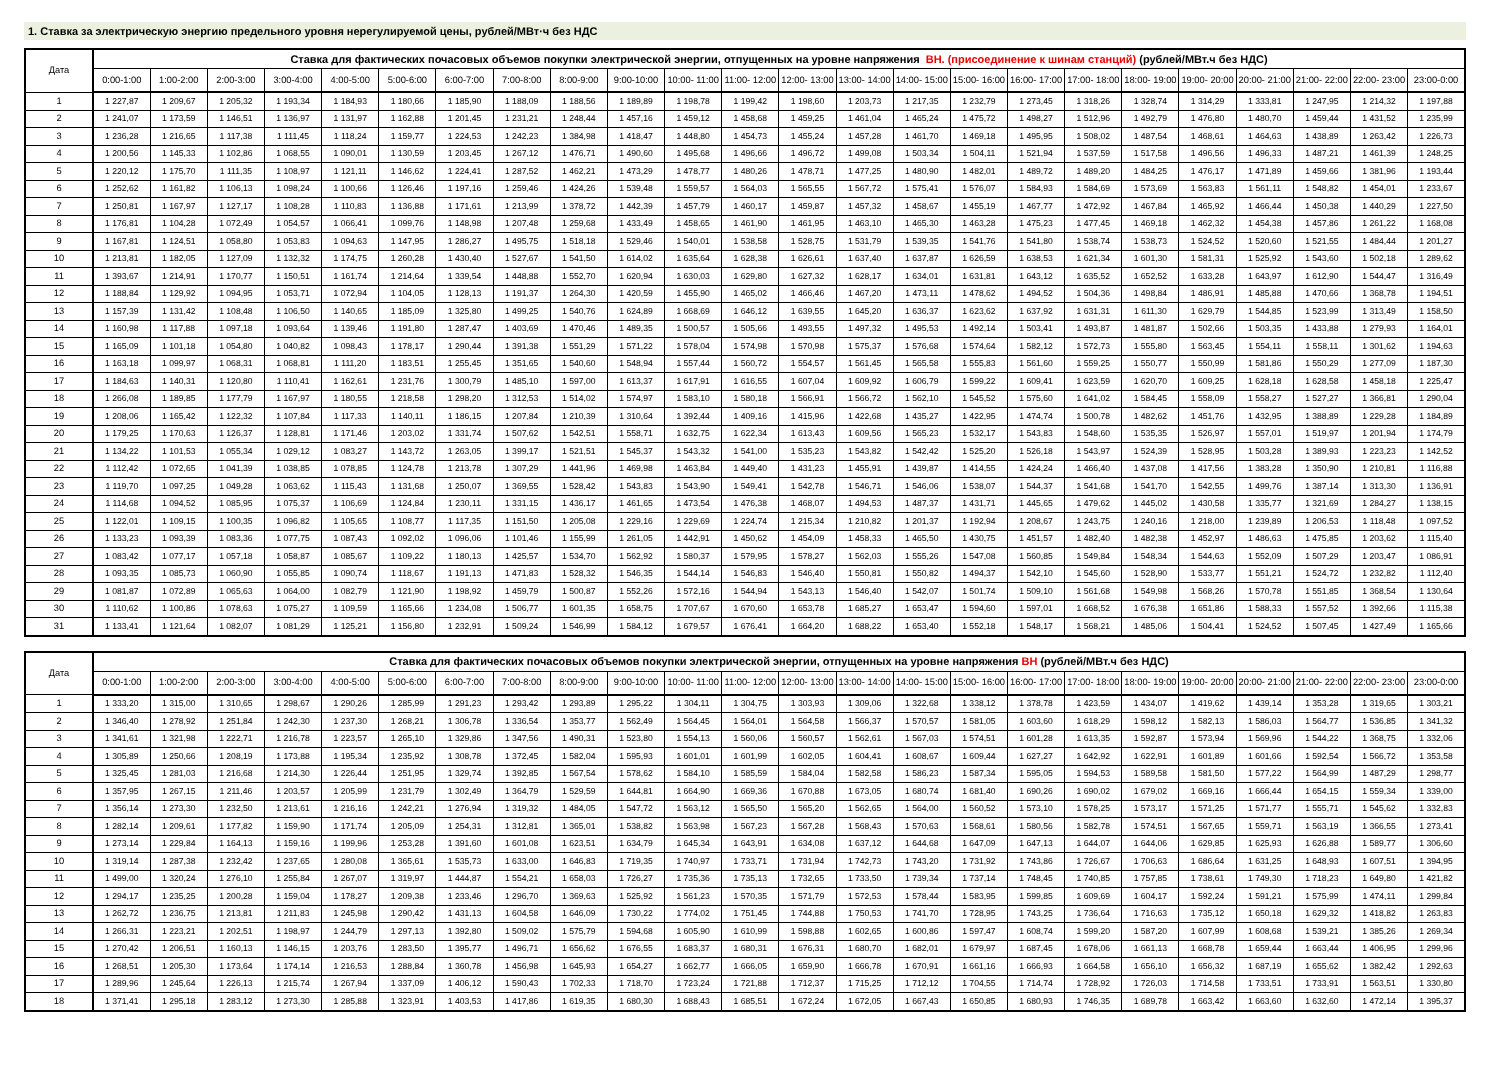1. Ставка за электрическую энергию предельного уровня нерегулируемой цены, рублей/МВт·ч без НДС
| Дата | Ставка для фактических почасовых объемов покупки электрической энергии, отпущенных на уровне напряжения ВН. (присоединение к шинам станций) (рублей/МВт.ч без НДС) | | | | | | | | | | | | | | | | | | | | | | | |
| --- | --- | --- | --- | --- | --- | --- | --- | --- | --- | --- | --- | --- | --- | --- | --- | --- | --- | --- | --- | --- | --- | --- | --- | --- |
| | 0:00-1:00 | 1:00-2:00 | 2:00-3:00 | 3:00-4:00 | 4:00-5:00 | 5:00-6:00 | 6:00-7:00 | 7:00-8:00 | 8:00-9:00 | 9:00-10:00 | 10:00- 11:00 | 11:00- 12:00 | 12:00- 13:00 | 13:00- 14:00 | 14:00- 15:00 | 15:00- 16:00 | 16:00- 17:00 | 17:00- 18:00 | 18:00- 19:00 | 19:00- 20:00 | 20:00- 21:00 | 21:00- 22:00 | 22:00- 23:00 | 23:00-0:00 |
| 1 | 1 227,87 | 1 209,67 | 1 205,32 | 1 193,34 | 1 184,93 | 1 180,66 | 1 185,90 | 1 188,09 | 1 188,56 | 1 189,89 | 1 198,78 | 1 199,42 | 1 198,60 | 1 203,73 | 1 217,35 | 1 232,79 | 1 273,45 | 1 318,26 | 1 328,74 | 1 314,29 | 1 333,81 | 1 247,95 | 1 214,32 | 1 197,88 |
| 2 | 1 241,07 | 1 173,59 | 1 146,51 | 1 136,97 | 1 131,97 | 1 162,88 | 1 201,45 | 1 231,21 | 1 248,44 | 1 457,16 | 1 459,12 | 1 458,68 | 1 459,25 | 1 461,04 | 1 465,24 | 1 475,72 | 1 498,27 | 1 512,96 | 1 492,79 | 1 476,80 | 1 480,70 | 1 459,44 | 1 431,52 | 1 235,99 |
| 3 | 1 236,28 | 1 216,65 | 1 117,38 | 1 111,45 | 1 118,24 | 1 159,77 | 1 224,53 | 1 242,23 | 1 384,98 | 1 418,47 | 1 448,80 | 1 454,73 | 1 455,24 | 1 457,28 | 1 461,70 | 1 469,18 | 1 495,95 | 1 508,02 | 1 487,54 | 1 468,61 | 1 464,63 | 1 438,89 | 1 263,42 | 1 226,73 |
| 4 | 1 200,56 | 1 145,33 | 1 102,86 | 1 068,55 | 1 090,01 | 1 130,59 | 1 203,45 | 1 267,12 | 1 476,71 | 1 490,60 | 1 495,68 | 1 496,66 | 1 496,72 | 1 499,08 | 1 503,34 | 1 504,11 | 1 521,94 | 1 537,59 | 1 517,58 | 1 496,56 | 1 496,33 | 1 487,21 | 1 461,39 | 1 248,25 |
| 5 | 1 220,12 | 1 175,70 | 1 111,35 | 1 108,97 | 1 121,11 | 1 146,62 | 1 224,41 | 1 287,52 | 1 462,21 | 1 473,29 | 1 478,77 | 1 480,26 | 1 478,71 | 1 477,25 | 1 480,90 | 1 482,01 | 1 489,72 | 1 489,20 | 1 484,25 | 1 476,17 | 1 471,89 | 1 459,66 | 1 381,96 | 1 193,44 |
| 6 | 1 252,62 | 1 161,82 | 1 106,13 | 1 098,24 | 1 100,66 | 1 126,46 | 1 197,16 | 1 259,46 | 1 424,26 | 1 539,48 | 1 559,57 | 1 564,03 | 1 565,55 | 1 567,72 | 1 575,41 | 1 576,07 | 1 584,93 | 1 584,69 | 1 573,69 | 1 563,83 | 1 561,11 | 1 548,82 | 1 454,01 | 1 233,67 |
| 7 | 1 250,81 | 1 167,97 | 1 127,17 | 1 108,28 | 1 110,83 | 1 136,88 | 1 171,61 | 1 213,99 | 1 378,72 | 1 442,39 | 1 457,79 | 1 460,17 | 1 459,87 | 1 457,32 | 1 458,67 | 1 455,19 | 1 467,77 | 1 472,92 | 1 467,84 | 1 465,92 | 1 466,44 | 1 450,38 | 1 440,29 | 1 227,50 |
| 8 | 1 176,81 | 1 104,28 | 1 072,49 | 1 054,57 | 1 066,41 | 1 099,76 | 1 148,98 | 1 207,48 | 1 259,68 | 1 433,49 | 1 458,65 | 1 461,90 | 1 461,95 | 1 463,10 | 1 465,30 | 1 463,28 | 1 475,23 | 1 477,45 | 1 469,18 | 1 462,32 | 1 454,38 | 1 457,86 | 1 261,22 | 1 168,08 |
| 9 | 1 167,81 | 1 124,51 | 1 058,80 | 1 053,83 | 1 094,63 | 1 147,95 | 1 286,27 | 1 495,75 | 1 518,18 | 1 529,46 | 1 540,01 | 1 538,58 | 1 528,75 | 1 531,79 | 1 539,35 | 1 541,76 | 1 541,80 | 1 538,74 | 1 538,73 | 1 524,52 | 1 520,60 | 1 521,55 | 1 484,44 | 1 201,27 |
| 10 | 1 213,81 | 1 182,05 | 1 127,09 | 1 132,32 | 1 174,75 | 1 260,28 | 1 430,40 | 1 527,67 | 1 541,50 | 1 614,02 | 1 635,64 | 1 628,38 | 1 626,61 | 1 637,40 | 1 637,87 | 1 626,59 | 1 638,53 | 1 621,34 | 1 601,30 | 1 581,31 | 1 525,92 | 1 543,60 | 1 502,18 | 1 289,62 |
| 11 | 1 393,67 | 1 214,91 | 1 170,77 | 1 150,51 | 1 161,74 | 1 214,64 | 1 339,54 | 1 448,88 | 1 552,70 | 1 620,94 | 1 630,03 | 1 629,80 | 1 627,32 | 1 628,17 | 1 634,01 | 1 631,81 | 1 643,12 | 1 635,52 | 1 652,52 | 1 633,28 | 1 643,97 | 1 612,90 | 1 544,47 | 1 316,49 |
| 12 | 1 188,84 | 1 129,92 | 1 094,95 | 1 053,71 | 1 072,94 | 1 104,05 | 1 128,13 | 1 191,37 | 1 264,30 | 1 420,59 | 1 455,90 | 1 465,02 | 1 466,46 | 1 467,20 | 1 473,11 | 1 478,62 | 1 494,52 | 1 504,36 | 1 498,84 | 1 486,91 | 1 485,88 | 1 470,66 | 1 368,78 | 1 194,51 |
| 13 | 1 157,39 | 1 131,42 | 1 108,48 | 1 106,50 | 1 140,65 | 1 185,09 | 1 325,80 | 1 499,25 | 1 540,76 | 1 624,89 | 1 668,69 | 1 646,12 | 1 639,55 | 1 645,20 | 1 636,37 | 1 623,62 | 1 637,92 | 1 631,31 | 1 611,30 | 1 629,79 | 1 544,85 | 1 523,99 | 1 313,49 | 1 158,50 |
| 14 | 1 160,98 | 1 117,88 | 1 097,18 | 1 093,64 | 1 139,46 | 1 191,80 | 1 287,47 | 1 403,69 | 1 470,46 | 1 489,35 | 1 500,57 | 1 505,66 | 1 493,55 | 1 497,32 | 1 495,53 | 1 492,14 | 1 503,41 | 1 493,87 | 1 481,87 | 1 502,66 | 1 503,35 | 1 433,88 | 1 279,93 | 1 164,01 |
| 15 | 1 165,09 | 1 101,18 | 1 054,80 | 1 040,82 | 1 098,43 | 1 178,17 | 1 290,44 | 1 391,38 | 1 551,29 | 1 571,22 | 1 578,04 | 1 574,98 | 1 570,98 | 1 575,37 | 1 576,68 | 1 574,64 | 1 582,12 | 1 572,73 | 1 555,80 | 1 563,45 | 1 554,11 | 1 558,11 | 1 301,62 | 1 194,63 |
| 16 | 1 163,18 | 1 099,97 | 1 068,31 | 1 068,81 | 1 111,20 | 1 183,51 | 1 255,45 | 1 351,65 | 1 540,60 | 1 548,94 | 1 557,44 | 1 560,72 | 1 554,57 | 1 561,45 | 1 565,58 | 1 555,83 | 1 561,60 | 1 559,25 | 1 550,77 | 1 550,99 | 1 581,86 | 1 550,29 | 1 277,09 | 1 187,30 |
| 17 | 1 184,63 | 1 140,31 | 1 120,80 | 1 110,41 | 1 162,61 | 1 231,76 | 1 300,79 | 1 485,10 | 1 597,00 | 1 613,37 | 1 617,91 | 1 616,55 | 1 607,04 | 1 609,92 | 1 606,79 | 1 599,22 | 1 609,41 | 1 623,59 | 1 620,70 | 1 609,25 | 1 628,18 | 1 628,58 | 1 458,18 | 1 225,47 |
| 18 | 1 266,08 | 1 189,85 | 1 177,79 | 1 167,97 | 1 180,55 | 1 218,58 | 1 298,20 | 1 312,53 | 1 514,02 | 1 574,97 | 1 583,10 | 1 580,18 | 1 566,91 | 1 566,72 | 1 562,10 | 1 545,52 | 1 575,60 | 1 641,02 | 1 584,45 | 1 558,09 | 1 558,27 | 1 527,27 | 1 366,81 | 1 290,04 |
| 19 | 1 208,06 | 1 165,42 | 1 122,32 | 1 107,84 | 1 117,33 | 1 140,11 | 1 186,15 | 1 207,84 | 1 210,39 | 1 310,64 | 1 392,44 | 1 409,16 | 1 415,96 | 1 422,68 | 1 435,27 | 1 422,95 | 1 474,74 | 1 500,78 | 1 482,62 | 1 451,76 | 1 432,95 | 1 388,89 | 1 229,28 | 1 184,89 |
| 20 | 1 179,25 | 1 170,63 | 1 126,37 | 1 128,81 | 1 171,46 | 1 203,02 | 1 331,74 | 1 507,62 | 1 542,51 | 1 558,71 | 1 632,75 | 1 622,34 | 1 613,43 | 1 609,56 | 1 565,23 | 1 532,17 | 1 543,83 | 1 548,60 | 1 535,35 | 1 526,97 | 1 557,01 | 1 519,97 | 1 201,94 | 1 174,79 |
| 21 | 1 134,22 | 1 101,53 | 1 055,34 | 1 029,12 | 1 083,27 | 1 143,72 | 1 263,05 | 1 399,17 | 1 521,51 | 1 545,37 | 1 543,32 | 1 541,00 | 1 535,23 | 1 543,82 | 1 542,42 | 1 525,20 | 1 526,18 | 1 543,97 | 1 524,39 | 1 528,95 | 1 503,28 | 1 389,93 | 1 223,23 | 1 142,52 |
| 22 | 1 112,42 | 1 072,65 | 1 041,39 | 1 038,85 | 1 078,85 | 1 124,78 | 1 213,78 | 1 307,29 | 1 441,96 | 1 469,98 | 1 463,84 | 1 449,40 | 1 431,23 | 1 455,91 | 1 439,87 | 1 414,55 | 1 424,24 | 1 466,40 | 1 437,08 | 1 417,56 | 1 383,28 | 1 350,90 | 1 210,81 | 1 116,88 |
| 23 | 1 119,70 | 1 097,25 | 1 049,28 | 1 063,62 | 1 115,43 | 1 131,68 | 1 250,07 | 1 369,55 | 1 528,42 | 1 543,83 | 1 543,90 | 1 549,41 | 1 542,78 | 1 546,71 | 1 546,06 | 1 538,07 | 1 544,37 | 1 541,68 | 1 541,70 | 1 542,55 | 1 499,76 | 1 387,14 | 1 313,30 | 1 136,91 |
| 24 | 1 114,68 | 1 094,52 | 1 085,95 | 1 075,37 | 1 106,69 | 1 124,84 | 1 230,11 | 1 331,15 | 1 436,17 | 1 461,65 | 1 473,54 | 1 476,38 | 1 468,07 | 1 494,53 | 1 487,37 | 1 431,71 | 1 445,65 | 1 479,62 | 1 445,02 | 1 430,58 | 1 335,77 | 1 321,69 | 1 284,27 | 1 138,15 |
| 25 | 1 122,01 | 1 109,15 | 1 100,35 | 1 096,82 | 1 105,65 | 1 108,77 | 1 117,35 | 1 151,50 | 1 205,08 | 1 229,16 | 1 229,69 | 1 224,74 | 1 215,34 | 1 210,82 | 1 201,37 | 1 192,94 | 1 208,67 | 1 243,75 | 1 240,16 | 1 218,00 | 1 239,89 | 1 206,53 | 1 118,48 | 1 097,52 |
| 26 | 1 133,23 | 1 093,39 | 1 083,36 | 1 077,75 | 1 087,43 | 1 092,02 | 1 096,06 | 1 101,46 | 1 155,99 | 1 261,05 | 1 442,91 | 1 450,62 | 1 454,09 | 1 458,33 | 1 465,50 | 1 430,75 | 1 451,57 | 1 482,40 | 1 482,38 | 1 452,97 | 1 486,63 | 1 475,85 | 1 203,62 | 1 115,40 |
| 27 | 1 083,42 | 1 077,17 | 1 057,18 | 1 058,87 | 1 085,67 | 1 109,22 | 1 180,13 | 1 425,57 | 1 534,70 | 1 562,92 | 1 580,37 | 1 579,95 | 1 578,27 | 1 562,03 | 1 555,26 | 1 547,08 | 1 560,85 | 1 549,84 | 1 548,34 | 1 544,63 | 1 552,09 | 1 507,29 | 1 203,47 | 1 086,91 |
| 28 | 1 093,35 | 1 085,73 | 1 060,90 | 1 055,85 | 1 090,74 | 1 118,67 | 1 191,13 | 1 471,83 | 1 528,32 | 1 546,35 | 1 544,14 | 1 546,83 | 1 546,40 | 1 550,81 | 1 550,82 | 1 494,37 | 1 542,10 | 1 545,60 | 1 528,90 | 1 533,77 | 1 551,21 | 1 524,72 | 1 232,82 | 1 112,40 |
| 29 | 1 081,87 | 1 072,89 | 1 065,63 | 1 064,00 | 1 082,79 | 1 121,90 | 1 198,92 | 1 459,79 | 1 500,87 | 1 552,26 | 1 572,16 | 1 544,94 | 1 543,13 | 1 546,40 | 1 542,07 | 1 501,74 | 1 509,10 | 1 561,68 | 1 549,98 | 1 568,26 | 1 570,78 | 1 551,85 | 1 368,54 | 1 130,64 |
| 30 | 1 110,62 | 1 100,86 | 1 078,63 | 1 075,27 | 1 109,59 | 1 165,66 | 1 234,08 | 1 506,77 | 1 601,35 | 1 658,75 | 1 707,67 | 1 670,60 | 1 653,78 | 1 685,27 | 1 653,47 | 1 594,60 | 1 597,01 | 1 668,52 | 1 676,38 | 1 651,86 | 1 588,33 | 1 557,52 | 1 392,66 | 1 115,38 |
| 31 | 1 133,41 | 1 121,64 | 1 082,07 | 1 081,29 | 1 125,21 | 1 156,80 | 1 232,91 | 1 509,24 | 1 546,99 | 1 584,12 | 1 679,57 | 1 676,41 | 1 664,20 | 1 688,22 | 1 653,40 | 1 552,18 | 1 548,17 | 1 568,21 | 1 485,06 | 1 504,41 | 1 524,52 | 1 507,45 | 1 427,49 | 1 165,66 |
| Дата | Ставка для фактических почасовых объемов покупки электрической энергии, отпущенных на уровне напряжения ВН (рублей/МВт.ч без НДС) | | | | | | | | | | | | | | | | | | | | | | | |
| --- | --- | --- | --- | --- | --- | --- | --- | --- | --- | --- | --- | --- | --- | --- | --- | --- | --- | --- | --- | --- | --- | --- | --- | --- |
| | 0:00-1:00 | 1:00-2:00 | 2:00-3:00 | 3:00-4:00 | 4:00-5:00 | 5:00-6:00 | 6:00-7:00 | 7:00-8:00 | 8:00-9:00 | 9:00-10:00 | 10:00- 11:00 | 11:00- 12:00 | 12:00- 13:00 | 13:00- 14:00 | 14:00- 15:00 | 15:00- 16:00 | 16:00- 17:00 | 17:00- 18:00 | 18:00- 19:00 | 19:00- 20:00 | 20:00- 21:00 | 21:00- 22:00 | 22:00- 23:00 | 23:00-0:00 |
| 1 | 1 333,20 | 1 315,00 | 1 310,65 | 1 298,67 | 1 290,26 | 1 285,99 | 1 291,23 | 1 293,42 | 1 293,89 | 1 295,22 | 1 304,11 | 1 304,75 | 1 303,93 | 1 309,06 | 1 322,68 | 1 338,12 | 1 378,78 | 1 423,59 | 1 434,07 | 1 419,62 | 1 439,14 | 1 353,28 | 1 319,65 | 1 303,21 |
| 2 | 1 346,40 | 1 278,92 | 1 251,84 | 1 242,30 | 1 237,30 | 1 268,21 | 1 306,78 | 1 336,54 | 1 353,77 | 1 562,49 | 1 564,45 | 1 564,01 | 1 564,58 | 1 566,37 | 1 570,57 | 1 581,05 | 1 603,60 | 1 618,29 | 1 598,12 | 1 582,13 | 1 586,03 | 1 564,77 | 1 536,85 | 1 341,32 |
| 3 | 1 341,61 | 1 321,98 | 1 222,71 | 1 216,78 | 1 223,57 | 1 265,10 | 1 329,86 | 1 347,56 | 1 490,31 | 1 523,80 | 1 554,13 | 1 560,06 | 1 560,57 | 1 562,61 | 1 567,03 | 1 574,51 | 1 601,28 | 1 613,35 | 1 592,87 | 1 573,94 | 1 569,96 | 1 544,22 | 1 368,75 | 1 332,06 |
| 4 | 1 305,89 | 1 250,66 | 1 208,19 | 1 173,88 | 1 195,34 | 1 235,92 | 1 308,78 | 1 372,45 | 1 582,04 | 1 595,93 | 1 601,01 | 1 601,99 | 1 602,05 | 1 604,41 | 1 608,67 | 1 609,44 | 1 627,27 | 1 642,92 | 1 622,91 | 1 601,89 | 1 601,66 | 1 592,54 | 1 566,72 | 1 353,58 |
| 5 | 1 325,45 | 1 281,03 | 1 216,68 | 1 214,30 | 1 226,44 | 1 251,95 | 1 329,74 | 1 392,85 | 1 567,54 | 1 578,62 | 1 584,10 | 1 585,59 | 1 584,04 | 1 582,58 | 1 586,23 | 1 587,34 | 1 595,05 | 1 594,53 | 1 589,58 | 1 581,50 | 1 577,22 | 1 564,99 | 1 487,29 | 1 298,77 |
| 6 | 1 357,95 | 1 267,15 | 1 211,46 | 1 203,57 | 1 205,99 | 1 231,79 | 1 302,49 | 1 364,79 | 1 529,59 | 1 644,81 | 1 664,90 | 1 669,36 | 1 670,88 | 1 673,05 | 1 680,74 | 1 681,40 | 1 690,26 | 1 690,02 | 1 679,02 | 1 669,16 | 1 666,44 | 1 654,15 | 1 559,34 | 1 339,00 |
| 7 | 1 356,14 | 1 273,30 | 1 232,50 | 1 213,61 | 1 216,16 | 1 242,21 | 1 276,94 | 1 319,32 | 1 484,05 | 1 547,72 | 1 563,12 | 1 565,50 | 1 565,20 | 1 562,65 | 1 564,00 | 1 560,52 | 1 573,10 | 1 578,25 | 1 573,17 | 1 571,25 | 1 571,77 | 1 555,71 | 1 545,62 | 1 332,83 |
| 8 | 1 282,14 | 1 209,61 | 1 177,82 | 1 159,90 | 1 171,74 | 1 205,09 | 1 254,31 | 1 312,81 | 1 365,01 | 1 538,82 | 1 563,98 | 1 567,23 | 1 567,28 | 1 568,43 | 1 570,63 | 1 568,61 | 1 580,56 | 1 582,78 | 1 574,51 | 1 567,65 | 1 559,71 | 1 563,19 | 1 366,55 | 1 273,41 |
| 9 | 1 273,14 | 1 229,84 | 1 164,13 | 1 159,16 | 1 199,96 | 1 253,28 | 1 391,60 | 1 601,08 | 1 623,51 | 1 634,79 | 1 645,34 | 1 643,91 | 1 634,08 | 1 637,12 | 1 644,68 | 1 647,09 | 1 647,13 | 1 644,07 | 1 644,06 | 1 629,85 | 1 625,93 | 1 626,88 | 1 589,77 | 1 306,60 |
| 10 | 1 319,14 | 1 287,38 | 1 232,42 | 1 237,65 | 1 280,08 | 1 365,61 | 1 535,73 | 1 633,00 | 1 646,83 | 1 719,35 | 1 740,97 | 1 733,71 | 1 731,94 | 1 742,73 | 1 743,20 | 1 731,92 | 1 743,86 | 1 726,67 | 1 706,63 | 1 686,64 | 1 631,25 | 1 648,93 | 1 607,51 | 1 394,95 |
| 11 | 1 499,00 | 1 320,24 | 1 276,10 | 1 255,84 | 1 267,07 | 1 319,97 | 1 444,87 | 1 554,21 | 1 658,03 | 1 726,27 | 1 735,36 | 1 735,13 | 1 732,65 | 1 733,50 | 1 739,34 | 1 737,14 | 1 748,45 | 1 740,85 | 1 757,85 | 1 738,61 | 1 749,30 | 1 718,23 | 1 649,80 | 1 421,82 |
| 12 | 1 294,17 | 1 235,25 | 1 200,28 | 1 159,04 | 1 178,27 | 1 209,38 | 1 233,46 | 1 296,70 | 1 369,63 | 1 525,92 | 1 561,23 | 1 570,35 | 1 571,79 | 1 572,53 | 1 578,44 | 1 583,95 | 1 599,85 | 1 609,69 | 1 604,17 | 1 592,24 | 1 591,21 | 1 575,99 | 1 474,11 | 1 299,84 |
| 13 | 1 262,72 | 1 236,75 | 1 213,81 | 1 211,83 | 1 245,98 | 1 290,42 | 1 431,13 | 1 604,58 | 1 646,09 | 1 730,22 | 1 774,02 | 1 751,45 | 1 744,88 | 1 750,53 | 1 741,70 | 1 728,95 | 1 743,25 | 1 736,64 | 1 716,63 | 1 735,12 | 1 650,18 | 1 629,32 | 1 418,82 | 1 263,83 |
| 14 | 1 266,31 | 1 223,21 | 1 202,51 | 1 198,97 | 1 244,79 | 1 297,13 | 1 392,80 | 1 509,02 | 1 575,79 | 1 594,68 | 1 605,90 | 1 610,99 | 1 598,88 | 1 602,65 | 1 600,86 | 1 597,47 | 1 608,74 | 1 599,20 | 1 587,20 | 1 607,99 | 1 608,68 | 1 539,21 | 1 385,26 | 1 269,34 |
| 15 | 1 270,42 | 1 206,51 | 1 160,13 | 1 146,15 | 1 203,76 | 1 283,50 | 1 395,77 | 1 496,71 | 1 656,62 | 1 676,55 | 1 683,37 | 1 680,31 | 1 676,31 | 1 680,70 | 1 682,01 | 1 679,97 | 1 687,45 | 1 678,06 | 1 661,13 | 1 668,78 | 1 659,44 | 1 663,44 | 1 406,95 | 1 299,96 |
| 16 | 1 268,51 | 1 205,30 | 1 173,64 | 1 174,14 | 1 216,53 | 1 288,84 | 1 360,78 | 1 456,98 | 1 645,93 | 1 654,27 | 1 662,77 | 1 666,05 | 1 659,90 | 1 666,78 | 1 670,91 | 1 661,16 | 1 666,93 | 1 664,58 | 1 656,10 | 1 656,32 | 1 687,19 | 1 655,62 | 1 382,42 | 1 292,63 |
| 17 | 1 289,96 | 1 245,64 | 1 226,13 | 1 215,74 | 1 267,94 | 1 337,09 | 1 406,12 | 1 590,43 | 1 702,33 | 1 718,70 | 1 723,24 | 1 721,88 | 1 712,37 | 1 715,25 | 1 712,12 | 1 704,55 | 1 714,74 | 1 728,92 | 1 726,03 | 1 714,58 | 1 733,51 | 1 733,91 | 1 563,51 | 1 330,80 |
| 18 | 1 371,41 | 1 295,18 | 1 283,12 | 1 273,30 | 1 285,88 | 1 323,91 | 1 403,53 | 1 417,86 | 1 619,35 | 1 680,30 | 1 688,43 | 1 685,51 | 1 672,24 | 1 672,05 | 1 667,43 | 1 650,85 | 1 680,93 | 1 746,35 | 1 689,78 | 1 663,42 | 1 663,60 | 1 632,60 | 1 472,14 | 1 395,37 |